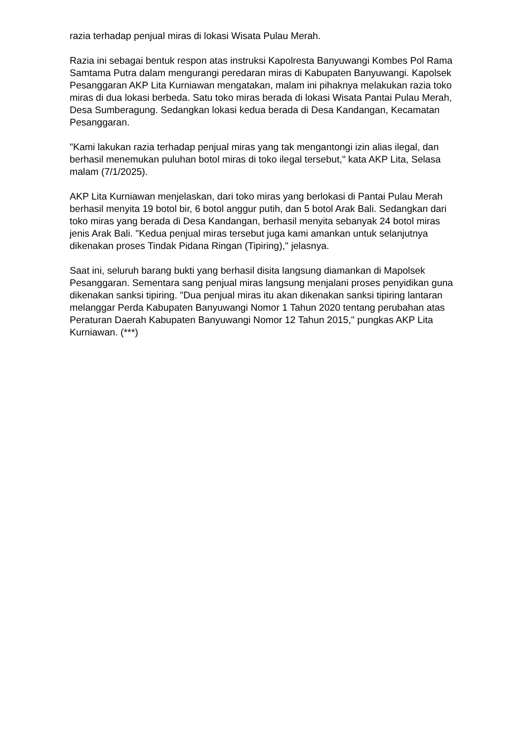razia terhadap penjual miras di lokasi Wisata Pulau Merah.
Razia ini sebagai bentuk respon atas instruksi Kapolresta Banyuwangi Kombes Pol Rama Samtama Putra dalam mengurangi peredaran miras di Kabupaten Banyuwangi. Kapolsek Pesanggaran AKP Lita Kurniawan mengatakan, malam ini pihaknya melakukan razia toko miras di dua lokasi berbeda. Satu toko miras berada di lokasi Wisata Pantai Pulau Merah, Desa Sumberagung. Sedangkan lokasi kedua berada di Desa Kandangan, Kecamatan Pesanggaran.
"Kami lakukan razia terhadap penjual miras yang tak mengantongi izin alias ilegal, dan berhasil menemukan puluhan botol miras di toko ilegal tersebut," kata AKP Lita, Selasa malam (7/1/2025).
AKP Lita Kurniawan menjelaskan, dari toko miras yang berlokasi di Pantai Pulau Merah berhasil menyita 19 botol bir, 6 botol anggur putih, dan 5 botol Arak Bali. Sedangkan dari toko miras yang berada di Desa Kandangan, berhasil menyita sebanyak 24 botol miras jenis Arak Bali. "Kedua penjual miras tersebut juga kami amankan untuk selanjutnya dikenakan proses Tindak Pidana Ringan (Tipiring)," jelasnya.
Saat ini, seluruh barang bukti yang berhasil disita langsung diamankan di Mapolsek Pesanggaran. Sementara sang penjual miras langsung menjalani proses penyidikan guna dikenakan sanksi tipiring. "Dua penjual miras itu akan dikenakan sanksi tipiring lantaran melanggar Perda Kabupaten Banyuwangi Nomor 1 Tahun 2020 tentang perubahan atas Peraturan Daerah Kabupaten Banyuwangi Nomor 12 Tahun 2015," pungkas AKP Lita Kurniawan. (***)